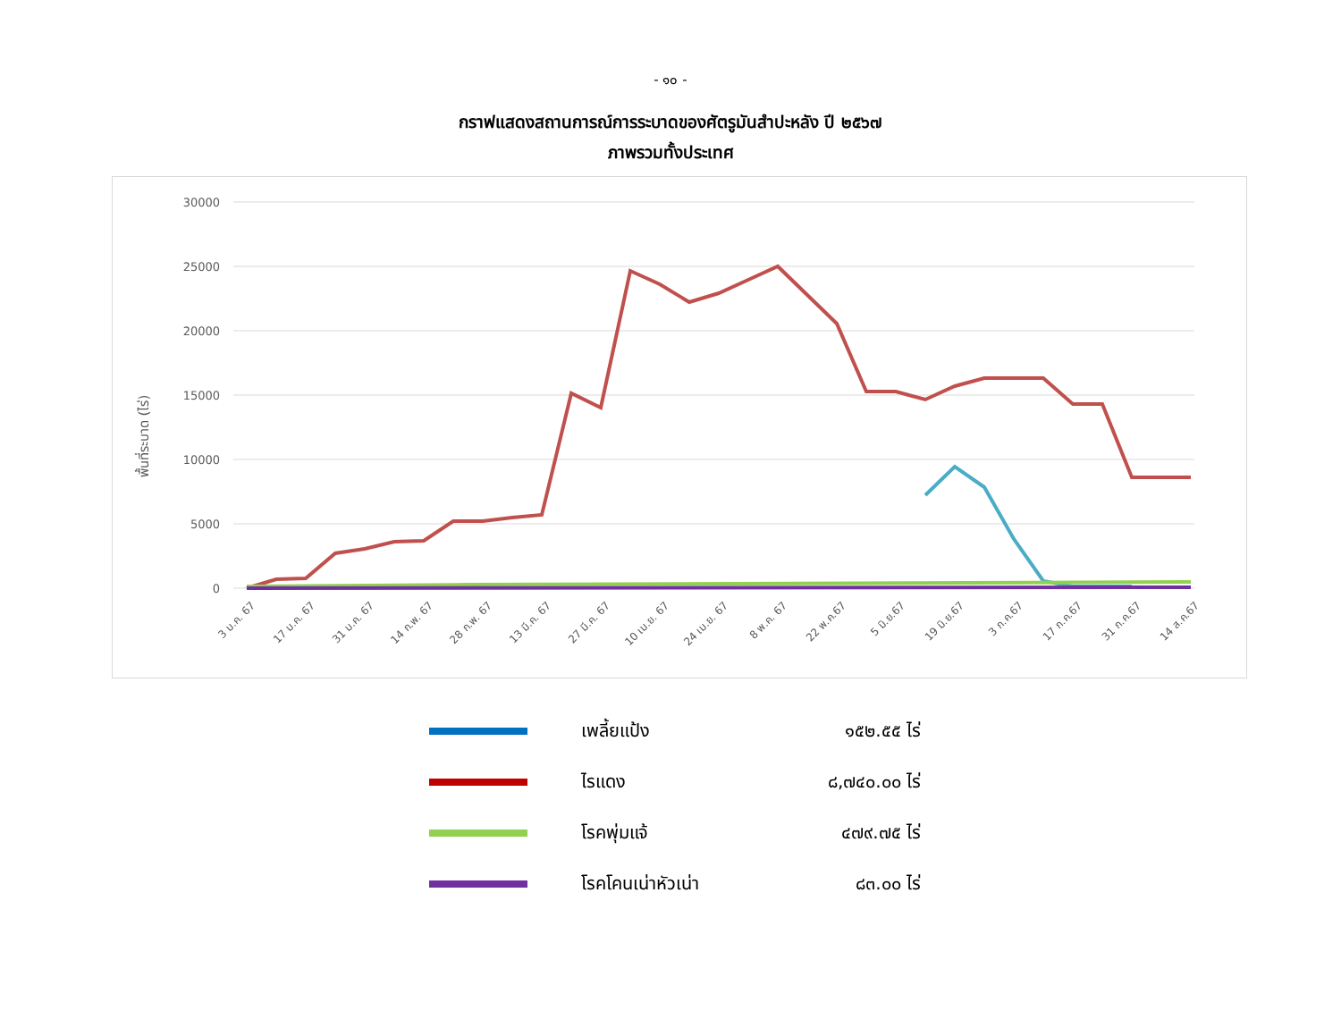- ๑๐ -
กราฟแสดงสถานการณ์การระบาดของศัตรูมันสำปะหลัง ปี ๒๕๖๗
ภาพรวมทั้งประเทศ
30000
25000
20000
15000
10000
5000
0
พื้นที่ระบาด (ไร่)
3 ม.ค. 67
17 ม.ค. 67
31 ม.ค. 67
14 ก.พ. 67
28 ก.พ. 67
13 มี.ค. 67
27 มี.ค. 67
10 เม.ย. 67
24 เม.ย. 67
8 พ.ค. 67
22 พ.ค.67
5 มิ.ย.67
19 มิ.ย.67
3 ก.ค.67
17 ก.ค.67
31 ก.ค.67
14 ส.ค.67
เพลี้ยแป้ง ๑๕๒.๕๕ ไร่
ไรแดง
๘,๗๔๐.๐๐ ไร่
โรคพุ่มแจ้ ๔๗๙.๗๕ ไร่
โรคโคนเน่าหัวเน่า ๘๓.๐๐ ไร่